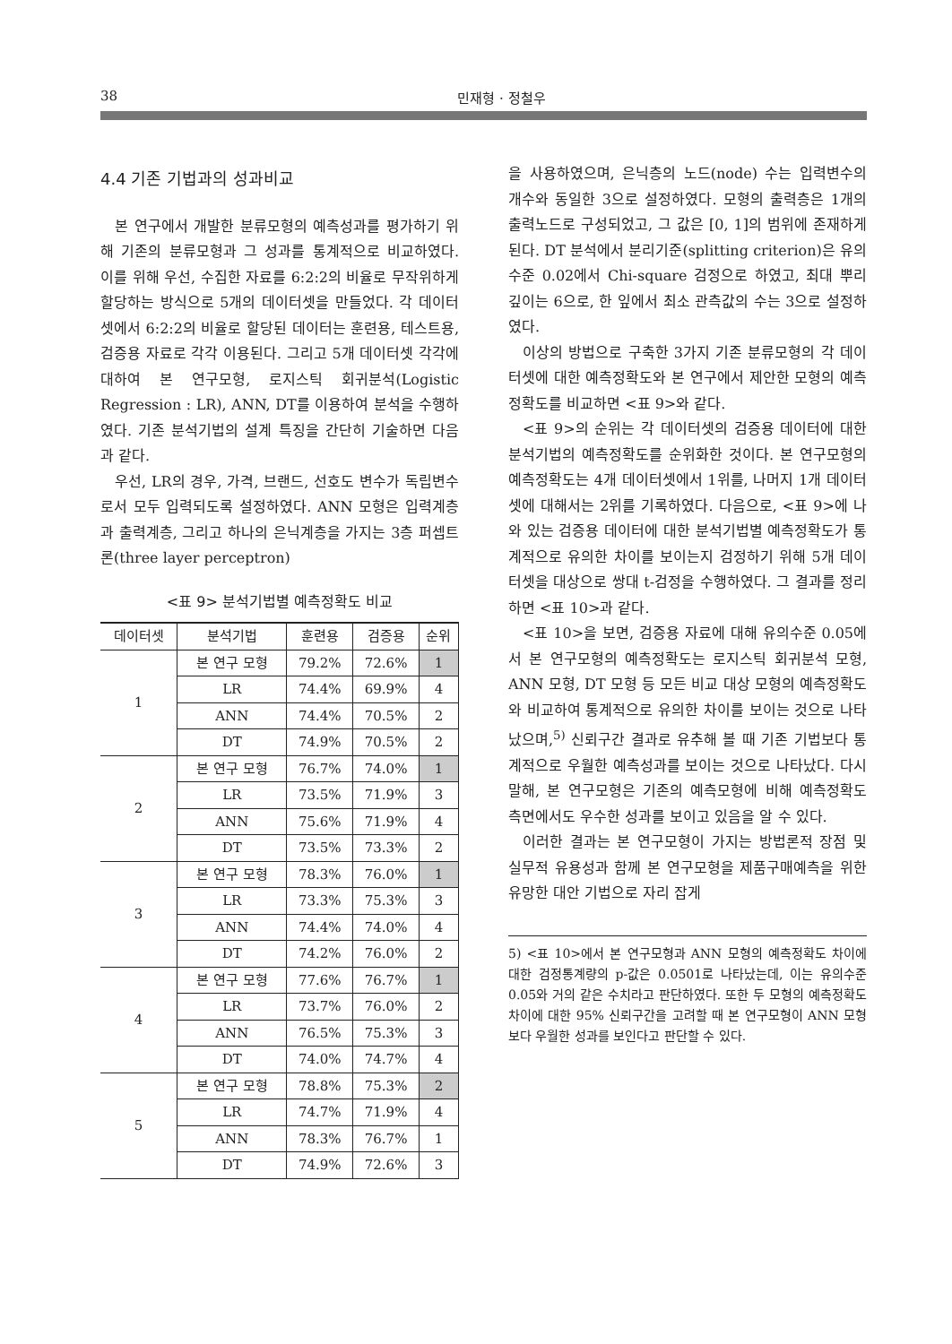38 민재형 · 정철우
4.4 기존 기법과의 성과비교
본 연구에서 개발한 분류모형의 예측성과를 평가하기 위해 기존의 분류모형과 그 성과를 통계적으로 비교하였다. 이를 위해 우선, 수집한 자료를 6:2:2의 비율로 무작위하게 할당하는 방식으로 5개의 데이터셋을 만들었다. 각 데이터셋에서 6:2:2의 비율로 할당된 데이터는 훈련용, 테스트용, 검증용 자료로 각각 이용된다. 그리고 5개 데이터셋 각각에 대하여 본 연구모형, 로지스틱 회귀분석(Logistic Regression : LR), ANN, DT를 이용하여 분석을 수행하였다. 기존 분석기법의 설계 특징을 간단히 기술하면 다음과 같다.
우선, LR의 경우, 가격, 브랜드, 선호도 변수가 독립변수로서 모두 입력되도록 설정하였다. ANN 모형은 입력계층과 출력계층, 그리고 하나의 은닉계층을 가지는 3층 퍼셉트론(three layer perceptron)
<표 9> 분석기법별 예측정확도 비교
| 데이터셋 | 분석기법 | 훈련용 | 검증용 | 순위 |
| --- | --- | --- | --- | --- |
| 1 | 본 연구 모형 | 79.2% | 72.6% | 1 |
| | LR | 74.4% | 69.9% | 4 |
| | ANN | 74.4% | 70.5% | 2 |
| | DT | 74.9% | 70.5% | 2 |
| 2 | 본 연구 모형 | 76.7% | 74.0% | 1 |
| | LR | 73.5% | 71.9% | 3 |
| | ANN | 75.6% | 71.9% | 4 |
| | DT | 73.5% | 73.3% | 2 |
| 3 | 본 연구 모형 | 78.3% | 76.0% | 1 |
| | LR | 73.3% | 75.3% | 3 |
| | ANN | 74.4% | 74.0% | 4 |
| | DT | 74.2% | 76.0% | 2 |
| 4 | 본 연구 모형 | 77.6% | 76.7% | 1 |
| | LR | 73.7% | 76.0% | 2 |
| | ANN | 76.5% | 75.3% | 3 |
| | DT | 74.0% | 74.7% | 4 |
| 5 | 본 연구 모형 | 78.8% | 75.3% | 2 |
| | LR | 74.7% | 71.9% | 4 |
| | ANN | 78.3% | 76.7% | 1 |
| | DT | 74.9% | 72.6% | 3 |
을 사용하였으며, 은닉층의 노드(node) 수는 입력변수의 개수와 동일한 3으로 설정하였다. 모형의 출력층은 1개의 출력노드로 구성되었고, 그 값은 [0, 1]의 범위에 존재하게 된다. DT 분석에서 분리기준(splitting criterion)은 유의수준 0.02에서 Chi-square 검정으로 하였고, 최대 뿌리 깊이는 6으로, 한 잎에서 최소 관측값의 수는 3으로 설정하였다.
이상의 방법으로 구축한 3가지 기존 분류모형의 각 데이터셋에 대한 예측정확도와 본 연구에서 제안한 모형의 예측정확도를 비교하면 <표 9>와 같다.
<표 9>의 순위는 각 데이터셋의 검증용 데이터에 대한 분석기법의 예측정확도를 순위화한 것이다. 본 연구모형의 예측정확도는 4개 데이터셋에서 1위를, 나머지 1개 데이터셋에 대해서는 2위를 기록하였다. 다음으로, <표 9>에 나와 있는 검증용 데이터에 대한 분석기법별 예측정확도가 통계적으로 유의한 차이를 보이는지 검정하기 위해 5개 데이터셋을 대상으로 쌍대 t-검정을 수행하였다. 그 결과를 정리하면 <표 10>과 같다.
<표 10>을 보면, 검증용 자료에 대해 유의수준 0.05에서 본 연구모형의 예측정확도는 로지스틱 회귀분석 모형, ANN 모형, DT 모형 등 모든 비교 대상 모형의 예측정확도와 비교하여 통계적으로 유의한 차이를 보이는 것으로 나타났으며,<sup>5)</sup> 신뢰구간 결과로 유추해 볼 때 기존 기법보다 통계적으로 우월한 예측성과를 보이는 것으로 나타났다. 다시 말해, 본 연구모형은 기존의 예측모형에 비해 예측정확도 측면에서도 우수한 성과를 보이고 있음을 알 수 있다.
이러한 결과는 본 연구모형이 가지는 방법론적 장점 및 실무적 유용성과 함께 본 연구모형을 제품구매예측을 위한 유망한 대안 기법으로 자리 잡게
5) <표 10>에서 본 연구모형과 ANN 모형의 예측정확도 차이에 대한 검정통계량의 p-값은 0.0501로 나타났는데, 이는 유의수준 0.05와 거의 같은 수치라고 판단하였다. 또한 두 모형의 예측정확도 차이에 대한 95% 신뢰구간을 고려할 때 본 연구모형이 ANN 모형보다 우월한 성과를 보인다고 판단할 수 있다.